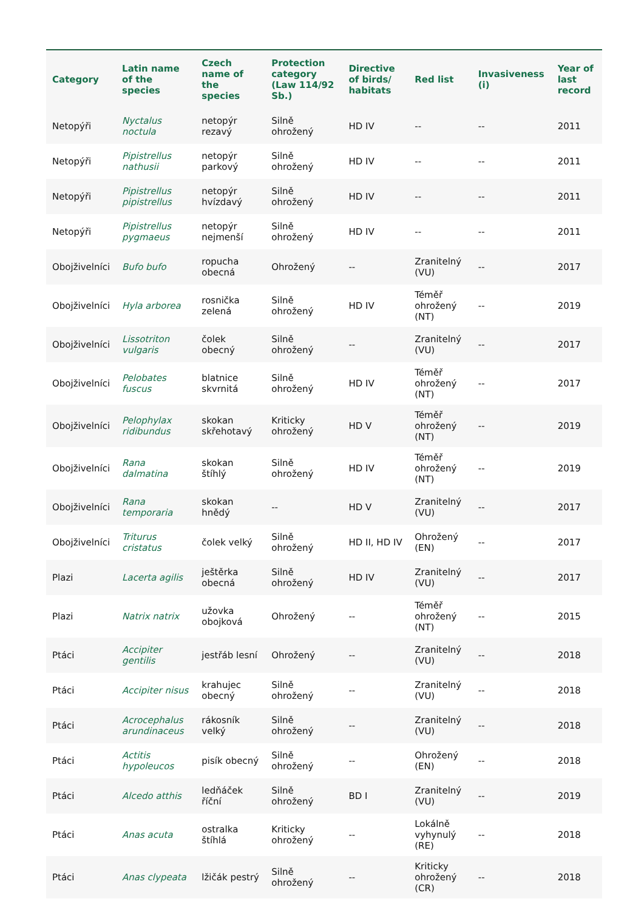| Category | Latin name of the species | Czech name of the species | Protection category (Law 114/92 Sb.) | Directive of birds/ habitats | Red list | Invasiveness (i) | Year of last record |
| --- | --- | --- | --- | --- | --- | --- | --- |
| Netopýři | Nyctalus noctula | netopýr rezavý | Silně ohrožený | HD IV | -- | -- | 2011 |
| Netopýři | Pipistrellus nathusii | netopýr parkový | Silně ohrožený | HD IV | -- | -- | 2011 |
| Netopýři | Pipistrellus pipistrellus | netopýr hvízdavý | Silně ohrožený | HD IV | -- | -- | 2011 |
| Netopýři | Pipistrellus pygmaeus | netopýr nejmenší | Silně ohrožený | HD IV | -- | -- | 2011 |
| Obojživelníci | Bufo bufo | ropucha obecná | Ohrožený | -- | Zranitelný (VU) | -- | 2017 |
| Obojživelníci | Hyla arborea | rosnička zelená | Silně ohrožený | HD IV | Téměř ohrožený (NT) | -- | 2019 |
| Obojživelníci | Lissotriton vulgaris | čolek obecný | Silně ohrožený | -- | Zranitelný (VU) | -- | 2017 |
| Obojživelníci | Pelobates fuscus | blatnice skvrnitá | Silně ohrožený | HD IV | Téměř ohrožený (NT) | -- | 2017 |
| Obojživelníci | Pelophylax ridibundus | skokan skřehotavý | Kriticky ohrožený | HD V | Téměř ohrožený (NT) | -- | 2019 |
| Obojživelníci | Rana dalmatina | skokan štíhlý | Silně ohrožený | HD IV | Téměř ohrožený (NT) | -- | 2019 |
| Obojživelníci | Rana temporaria | skokan hnědý | -- | HD V | Zranitelný (VU) | -- | 2017 |
| Obojživelníci | Triturus cristatus | čolek velký | Silně ohrožený | HD II, HD IV | Ohrožený (EN) | -- | 2017 |
| Plazi | Lacerta agilis | ještěrka obecná | Silně ohrožený | HD IV | Zranitelný (VU) | -- | 2017 |
| Plazi | Natrix natrix | užovka obojková | Ohrožený | -- | Téměř ohrožený (NT) | -- | 2015 |
| Ptáci | Accipiter gentilis | jestřáb lesní | Ohrožený | -- | Zranitelný (VU) | -- | 2018 |
| Ptáci | Accipiter nisus | krahujec obecný | Silně ohrožený | -- | Zranitelný (VU) | -- | 2018 |
| Ptáci | Acrocephalus arundinaceus | rákosník velký | Silně ohrožený | -- | Zranitelný (VU) | -- | 2018 |
| Ptáci | Actitis hypoleucos | pisík obecný | Silně ohrožený | -- | Ohrožený (EN) | -- | 2018 |
| Ptáci | Alcedo atthis | ledňáček říční | Silně ohrožený | BD I | Zranitelný (VU) | -- | 2019 |
| Ptáci | Anas acuta | ostralka štíhlá | Kriticky ohrožený | -- | Lokálně vyhynulý (RE) | -- | 2018 |
| Ptáci | Anas clypeata | lžičák pestrý | Silně ohrožený | -- | Kriticky ohrožený (CR) | -- | 2018 |